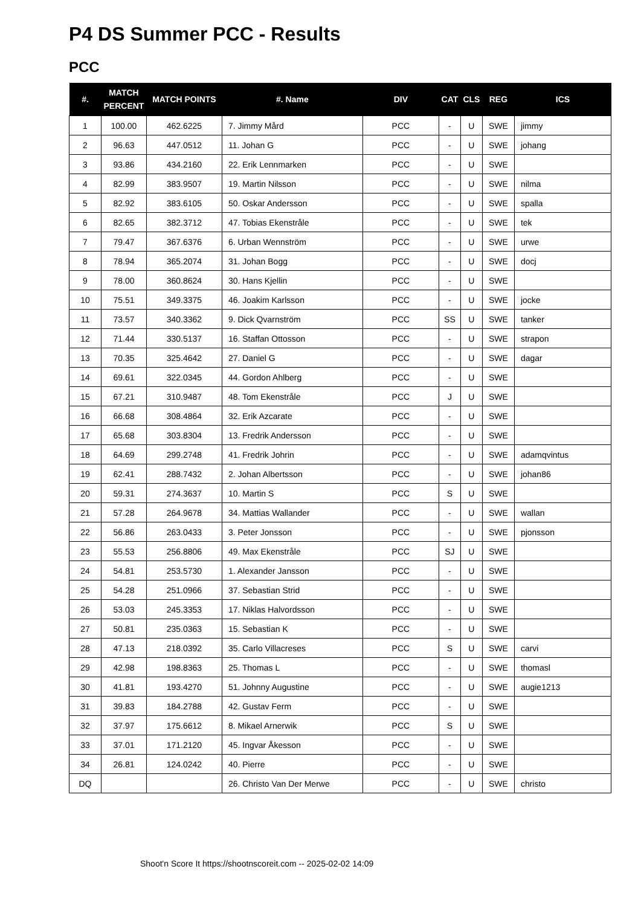P4 DS Summer PCC - Results
PCC
| #. | MATCH PERCENT | MATCH POINTS | #. Name | DIV | CAT | CLS | REG | ICS |
| --- | --- | --- | --- | --- | --- | --- | --- | --- |
| 1 | 100.00 | 462.6225 | 7. Jimmy Mård | PCC | - | U | SWE | jimmy |
| 2 | 96.63 | 447.0512 | 11. Johan G | PCC | - | U | SWE | johang |
| 3 | 93.86 | 434.2160 | 22. Erik Lennmarken | PCC | - | U | SWE | |
| 4 | 82.99 | 383.9507 | 19. Martin Nilsson | PCC | - | U | SWE | nilma |
| 5 | 82.92 | 383.6105 | 50. Oskar Andersson | PCC | - | U | SWE | spalla |
| 6 | 82.65 | 382.3712 | 47. Tobias Ekenstråle | PCC | - | U | SWE | tek |
| 7 | 79.47 | 367.6376 | 6. Urban Wennström | PCC | - | U | SWE | urwe |
| 8 | 78.94 | 365.2074 | 31. Johan Bogg | PCC | - | U | SWE | docj |
| 9 | 78.00 | 360.8624 | 30. Hans Kjellin | PCC | - | U | SWE | |
| 10 | 75.51 | 349.3375 | 46. Joakim Karlsson | PCC | - | U | SWE | jocke |
| 11 | 73.57 | 340.3362 | 9. Dick Qvarnström | PCC | SS | U | SWE | tanker |
| 12 | 71.44 | 330.5137 | 16. Staffan Ottosson | PCC | - | U | SWE | strapon |
| 13 | 70.35 | 325.4642 | 27. Daniel G | PCC | - | U | SWE | dagar |
| 14 | 69.61 | 322.0345 | 44. Gordon Ahlberg | PCC | - | U | SWE | |
| 15 | 67.21 | 310.9487 | 48. Tom Ekenstråle | PCC | J | U | SWE | |
| 16 | 66.68 | 308.4864 | 32. Erik Azcarate | PCC | - | U | SWE | |
| 17 | 65.68 | 303.8304 | 13. Fredrik Andersson | PCC | - | U | SWE | |
| 18 | 64.69 | 299.2748 | 41. Fredrik Johrin | PCC | - | U | SWE | adamqvintus |
| 19 | 62.41 | 288.7432 | 2. Johan Albertsson | PCC | - | U | SWE | johan86 |
| 20 | 59.31 | 274.3637 | 10. Martin S | PCC | S | U | SWE | |
| 21 | 57.28 | 264.9678 | 34. Mattias Wallander | PCC | - | U | SWE | wallan |
| 22 | 56.86 | 263.0433 | 3. Peter Jonsson | PCC | - | U | SWE | pjonsson |
| 23 | 55.53 | 256.8806 | 49. Max Ekenstråle | PCC | SJ | U | SWE | |
| 24 | 54.81 | 253.5730 | 1. Alexander Jansson | PCC | - | U | SWE | |
| 25 | 54.28 | 251.0966 | 37. Sebastian Strid | PCC | - | U | SWE | |
| 26 | 53.03 | 245.3353 | 17. Niklas Halvordsson | PCC | - | U | SWE | |
| 27 | 50.81 | 235.0363 | 15. Sebastian K | PCC | - | U | SWE | |
| 28 | 47.13 | 218.0392 | 35. Carlo Villacreses | PCC | S | U | SWE | carvi |
| 29 | 42.98 | 198.8363 | 25. Thomas L | PCC | - | U | SWE | thomasl |
| 30 | 41.81 | 193.4270 | 51. Johnny Augustine | PCC | - | U | SWE | augie1213 |
| 31 | 39.83 | 184.2788 | 42. Gustav Ferm | PCC | - | U | SWE | |
| 32 | 37.97 | 175.6612 | 8. Mikael Arnerwik | PCC | S | U | SWE | |
| 33 | 37.01 | 171.2120 | 45. Ingvar Åkesson | PCC | - | U | SWE | |
| 34 | 26.81 | 124.0242 | 40. Pierre | PCC | - | U | SWE | |
| DQ | | | 26. Christo Van Der Merwe | PCC | - | U | SWE | christo |
Shoot'n Score It https://shootnscoreit.com -- 2025-02-02 14:09